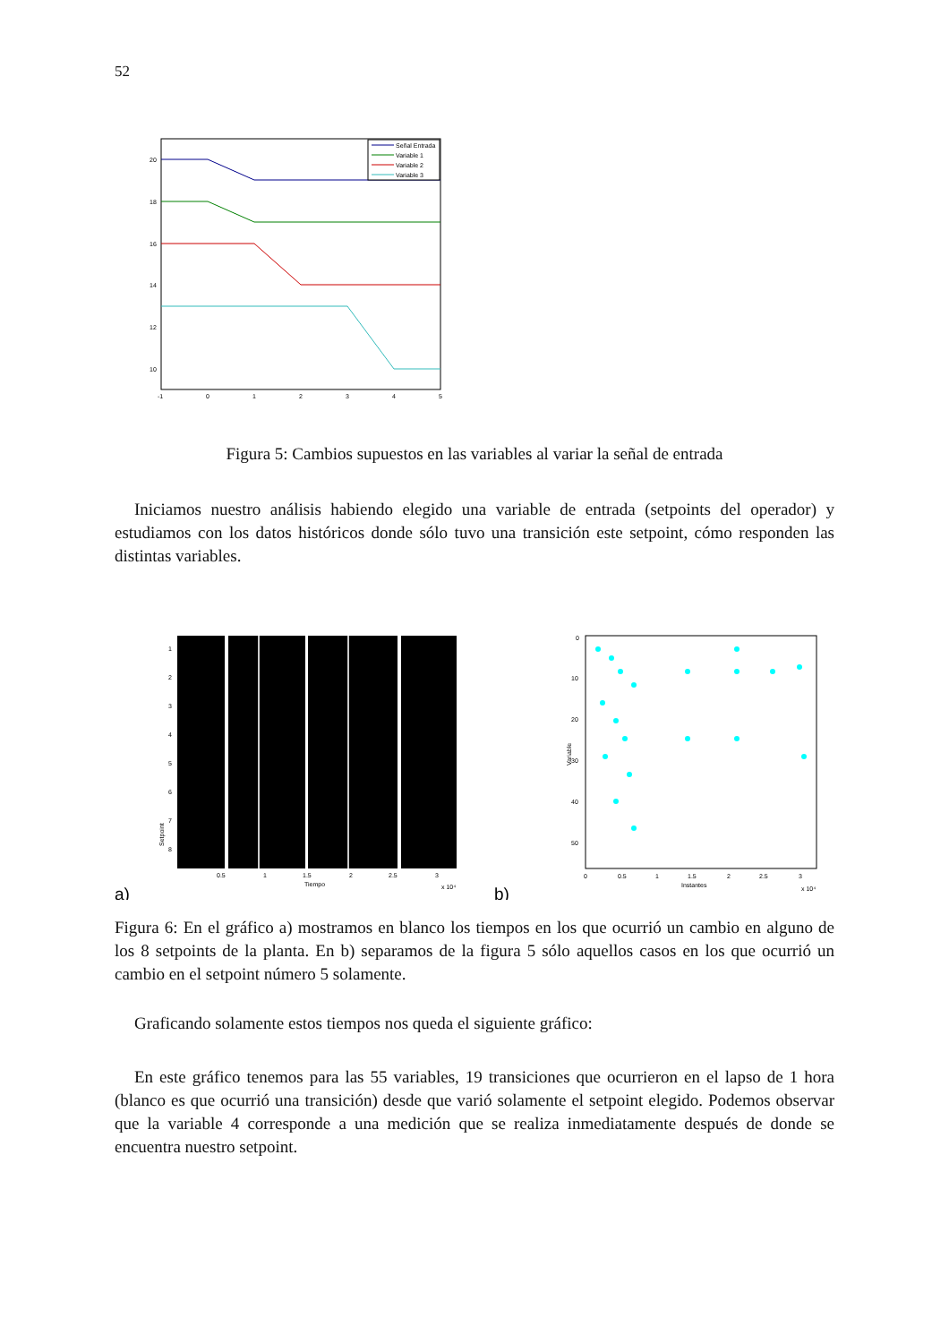52
Señal Entrada
Variable 1
Variable 2
Variable 3
20
18
16
14
12
10
-1
0
1
2
3
4
5
Figura 5: Cambios supuestos en las variables al variar la señal de entrada
Iniciamos nuestro análisis habiendo elegido una variable de entrada (setpoints del operador) y estudiamos con los datos históricos donde sólo tuvo una transición este setpoint, cómo responden las distintas variables.
Setpoint
1
2
3
4
5
6
7
8
0.5
1
1.5
2
2.5
3
Tiempo
x 10⁴
a)
Variable
0
10
20
30
40
50
0
0.5
1
1.5
2
2.5
3
Instantes
x 10⁴
b)
Figura 6: En el gráfico a) mostramos en blanco los tiempos en los que ocurrió un cambio en alguno de los 8 setpoints de la planta. En b) separamos de la figura 5 sólo aquellos casos en los que ocurrió un cambio en el setpoint número 5 solamente.
Graficando solamente estos tiempos nos queda el siguiente gráfico:
En este gráfico tenemos para las 55 variables, 19 transiciones que ocurrieron en el lapso de 1 hora (blanco es que ocurrió una transición) desde que varió solamente el setpoint elegido. Podemos observar que la variable 4 corresponde a una medición que se realiza inmediatamente después de donde se encuentra nuestro setpoint.